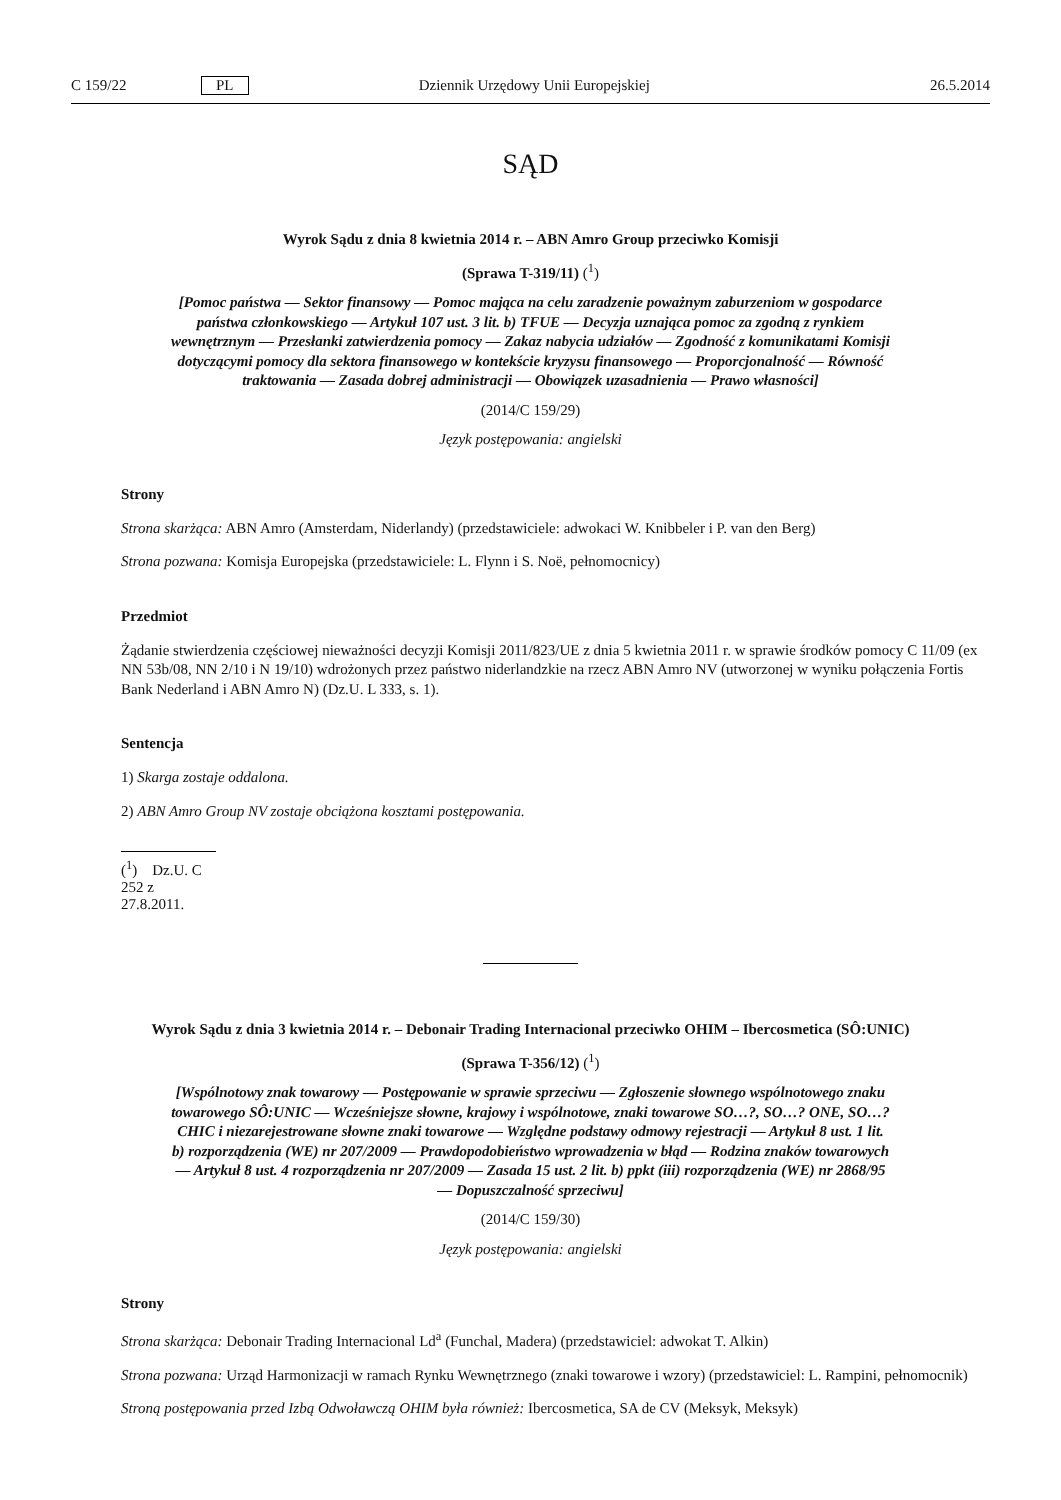C 159/22 PL Dziennik Urzędowy Unii Europejskiej 26.5.2014
SĄD
Wyrok Sądu z dnia 8 kwietnia 2014 r. – ABN Amro Group przeciwko Komisji
(Sprawa T-319/11) (<sup>1</sup>)
[Pomoc państwa — Sektor finansowy — Pomoc mająca na celu zaradzenie poważnym zaburzeniom w gospodarce państwa członkowskiego — Artykuł 107 ust. 3 lit. b) TFUE — Decyzja uznająca pomoc za zgodną z rynkiem wewnętrznym — Przesłanki zatwierdzenia pomocy — Zakaz nabycia udziałów — Zgodność z komunikatami Komisji dotyczącymi pomocy dla sektora finansowego w kontekście kryzysu finansowego — Proporcjonalność — Równość traktowania — Zasada dobrej administracji — Obowiązek uzasadnienia — Prawo własności]
(2014/C 159/29)
Język postępowania: angielski
Strony
Strona skarżąca: ABN Amro (Amsterdam, Niderlandy) (przedstawiciele: adwokaci W. Knibbeler i P. van den Berg)
Strona pozwana: Komisja Europejska (przedstawiciele: L. Flynn i S. Noë, pełnomocnicy)
Przedmiot
Żądanie stwierdzenia częściowej nieważności decyzji Komisji 2011/823/UE z dnia 5 kwietnia 2011 r. w sprawie środków pomocy C 11/09 (ex NN 53b/08, NN 2/10 i N 19/10) wdrożonych przez państwo niderlandzkie na rzecz ABN Amro NV (utworzonej w wyniku połączenia Fortis Bank Nederland i ABN Amro N) (Dz.U. L 333, s. 1).
Sentencja
1) Skarga zostaje oddalona.
2) ABN Amro Group NV zostaje obciążona kosztami postępowania.
(<sup>1</sup>) Dz.U. C 252 z 27.8.2011.
Wyrok Sądu z dnia 3 kwietnia 2014 r. – Debonair Trading Internacional przeciwko OHIM – Ibercosmetica (SÔ:UNIC)
(Sprawa T-356/12) (<sup>1</sup>)
[Wspólnotowy znak towarowy — Postępowanie w sprawie sprzeciwu — Zgłoszenie słownego wspólnotowego znaku towarowego SÔ:UNIC — Wcześniejsze słowne, krajowy i wspólnotowe, znaki towarowe SO…?, SO…? ONE, SO…? CHIC i niezarejestrowane słowne znaki towarowe — Względne podstawy odmowy rejestracji — Artykuł 8 ust. 1 lit. b) rozporządzenia (WE) nr 207/2009 — Prawdopodobieństwo wprowadzenia w błąd — Rodzina znaków towarowych — Artykuł 8 ust. 4 rozporządzenia nr 207/2009 — Zasada 15 ust. 2 lit. b) ppkt (iii) rozporządzenia (WE) nr 2868/95 — Dopuszczalność sprzeciwu]
(2014/C 159/30)
Język postępowania: angielski
Strony
Strona skarżąca: Debonair Trading Internacional Ld<sup>a</sup> (Funchal, Madera) (przedstawiciel: adwokat T. Alkin)
Strona pozwana: Urząd Harmonizacji w ramach Rynku Wewnętrznego (znaki towarowe i wzory) (przedstawiciel: L. Rampini, pełnomocnik)
Stroną postępowania przed Izbą Odwoławczą OHIM była również: Ibercosmetica, SA de CV (Meksyk, Meksyk)